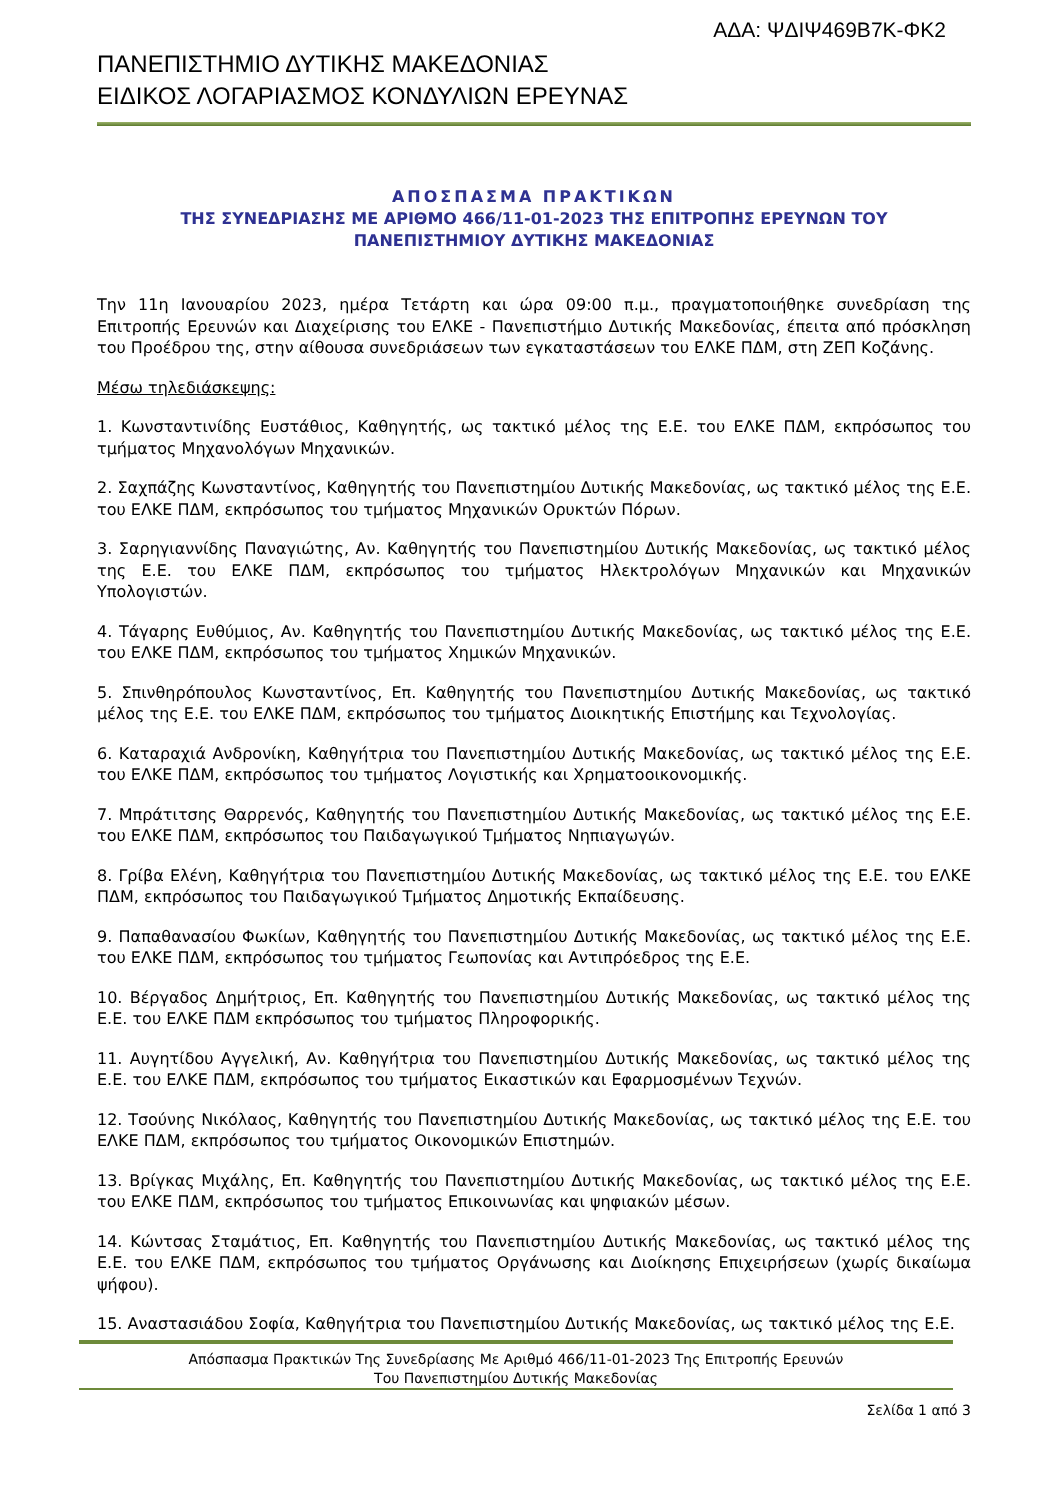ΑΔΑ: ΨΔΙΨ469Β7Κ-ΦΚ2
ΠΑΝΕΠΙΣΤΗΜΙΟ ΔΥΤΙΚΗΣ ΜΑΚΕΔΟΝΙΑΣ
ΕΙΔΙΚΟΣ ΛΟΓΑΡΙΑΣΜΟΣ ΚΟΝΔΥΛΙΩΝ ΕΡΕΥΝΑΣ
ΑΠΟΣΠΑΣΜΑ ΠΡΑΚΤΙΚΩΝ
ΤΗΣ ΣΥΝΕΔΡΙΑΣΗΣ ΜΕ ΑΡΙΘΜΟ 466/11-01-2023 ΤΗΣ ΕΠΙΤΡΟΠΗΣ ΕΡΕΥΝΩΝ ΤΟΥ
ΠΑΝΕΠΙΣΤΗΜΙΟΥ ΔΥΤΙΚΗΣ ΜΑΚΕΔΟΝΙΑΣ
Την 11η Ιανουαρίου 2023, ημέρα Τετάρτη και ώρα 09:00 π.μ., πραγματοποιήθηκε συνεδρίαση της Επιτροπής Ερευνών και Διαχείρισης του ΕΛΚΕ - Πανεπιστήμιο Δυτικής Μακεδονίας, έπειτα από πρόσκληση του Προέδρου της, στην αίθουσα συνεδριάσεων των εγκαταστάσεων του ΕΛΚΕ ΠΔΜ, στη ΖΕΠ Κοζάνης.
Μέσω τηλεδιάσκεψης:
1. Κωνσταντινίδης Ευστάθιος, Καθηγητής, ως τακτικό μέλος της Ε.Ε. του ΕΛΚΕ ΠΔΜ, εκπρόσωπος του τμήματος Μηχανολόγων Μηχανικών.
2. Σαχπάζης Κωνσταντίνος, Καθηγητής του Πανεπιστημίου Δυτικής Μακεδονίας, ως τακτικό μέλος της Ε.Ε. του ΕΛΚΕ ΠΔΜ, εκπρόσωπος του τμήματος Μηχανικών Ορυκτών Πόρων.
3. Σαρηγιαννίδης Παναγιώτης, Αν. Καθηγητής του Πανεπιστημίου Δυτικής Μακεδονίας, ως τακτικό μέλος της Ε.Ε. του ΕΛΚΕ ΠΔΜ, εκπρόσωπος του τμήματος Ηλεκτρολόγων Μηχανικών και Μηχανικών Υπολογιστών.
4. Τάγαρης Ευθύμιος, Αν. Καθηγητής του Πανεπιστημίου Δυτικής Μακεδονίας, ως τακτικό μέλος της Ε.Ε. του ΕΛΚΕ ΠΔΜ, εκπρόσωπος του τμήματος Χημικών Μηχανικών.
5. Σπινθηρόπουλος Κωνσταντίνος, Επ. Καθηγητής του Πανεπιστημίου Δυτικής Μακεδονίας, ως τακτικό μέλος της Ε.Ε. του ΕΛΚΕ ΠΔΜ, εκπρόσωπος του τμήματος Διοικητικής Επιστήμης και Τεχνολογίας.
6. Καταραχιά Ανδρονίκη, Καθηγήτρια του Πανεπιστημίου Δυτικής Μακεδονίας, ως τακτικό μέλος της Ε.Ε. του ΕΛΚΕ ΠΔΜ, εκπρόσωπος του τμήματος Λογιστικής και Χρηματοοικονομικής.
7. Μπράτιτσης Θαρρενός, Καθηγητής του Πανεπιστημίου Δυτικής Μακεδονίας, ως τακτικό μέλος της Ε.Ε. του ΕΛΚΕ ΠΔΜ, εκπρόσωπος του Παιδαγωγικού Τμήματος Νηπιαγωγών.
8. Γρίβα Ελένη, Καθηγήτρια του Πανεπιστημίου Δυτικής Μακεδονίας, ως τακτικό μέλος της Ε.Ε. του ΕΛΚΕ ΠΔΜ, εκπρόσωπος του Παιδαγωγικού Τμήματος Δημοτικής Εκπαίδευσης.
9. Παπαθανασίου Φωκίων, Καθηγητής του Πανεπιστημίου Δυτικής Μακεδονίας, ως τακτικό μέλος της Ε.Ε. του ΕΛΚΕ ΠΔΜ, εκπρόσωπος του τμήματος Γεωπονίας και Αντιπρόεδρος της Ε.Ε.
10. Βέργαδος Δημήτριος, Επ. Καθηγητής του Πανεπιστημίου Δυτικής Μακεδονίας, ως τακτικό μέλος της Ε.Ε. του ΕΛΚΕ ΠΔΜ εκπρόσωπος του τμήματος Πληροφορικής.
11. Αυγητίδου Αγγελική, Αν. Καθηγήτρια του Πανεπιστημίου Δυτικής Μακεδονίας, ως τακτικό μέλος της Ε.Ε. του ΕΛΚΕ ΠΔΜ, εκπρόσωπος του τμήματος Εικαστικών και Εφαρμοσμένων Τεχνών.
12. Τσούνης Νικόλαος, Καθηγητής του Πανεπιστημίου Δυτικής Μακεδονίας, ως τακτικό μέλος της Ε.Ε. του ΕΛΚΕ ΠΔΜ, εκπρόσωπος του τμήματος Οικονομικών Επιστημών.
13. Βρίγκας Μιχάλης, Επ. Καθηγητής του Πανεπιστημίου Δυτικής Μακεδονίας, ως τακτικό μέλος της Ε.Ε. του ΕΛΚΕ ΠΔΜ, εκπρόσωπος του τμήματος Επικοινωνίας και ψηφιακών μέσων.
14. Κώντσας Σταμάτιος, Επ. Καθηγητής του Πανεπιστημίου Δυτικής Μακεδονίας, ως τακτικό μέλος της Ε.Ε. του ΕΛΚΕ ΠΔΜ, εκπρόσωπος του τμήματος Οργάνωσης και Διοίκησης Επιχειρήσεων (χωρίς δικαίωμα ψήφου).
15. Αναστασιάδου Σοφία, Καθηγήτρια του Πανεπιστημίου Δυτικής Μακεδονίας, ως τακτικό μέλος της Ε.Ε.
Απόσπασμα Πρακτικών Της Συνεδρίασης Με Αριθμό 466/11-01-2023 Της Επιτροπής Ερευνών
Του Πανεπιστημίου Δυτικής Μακεδονίας
Σελίδα 1 από 3